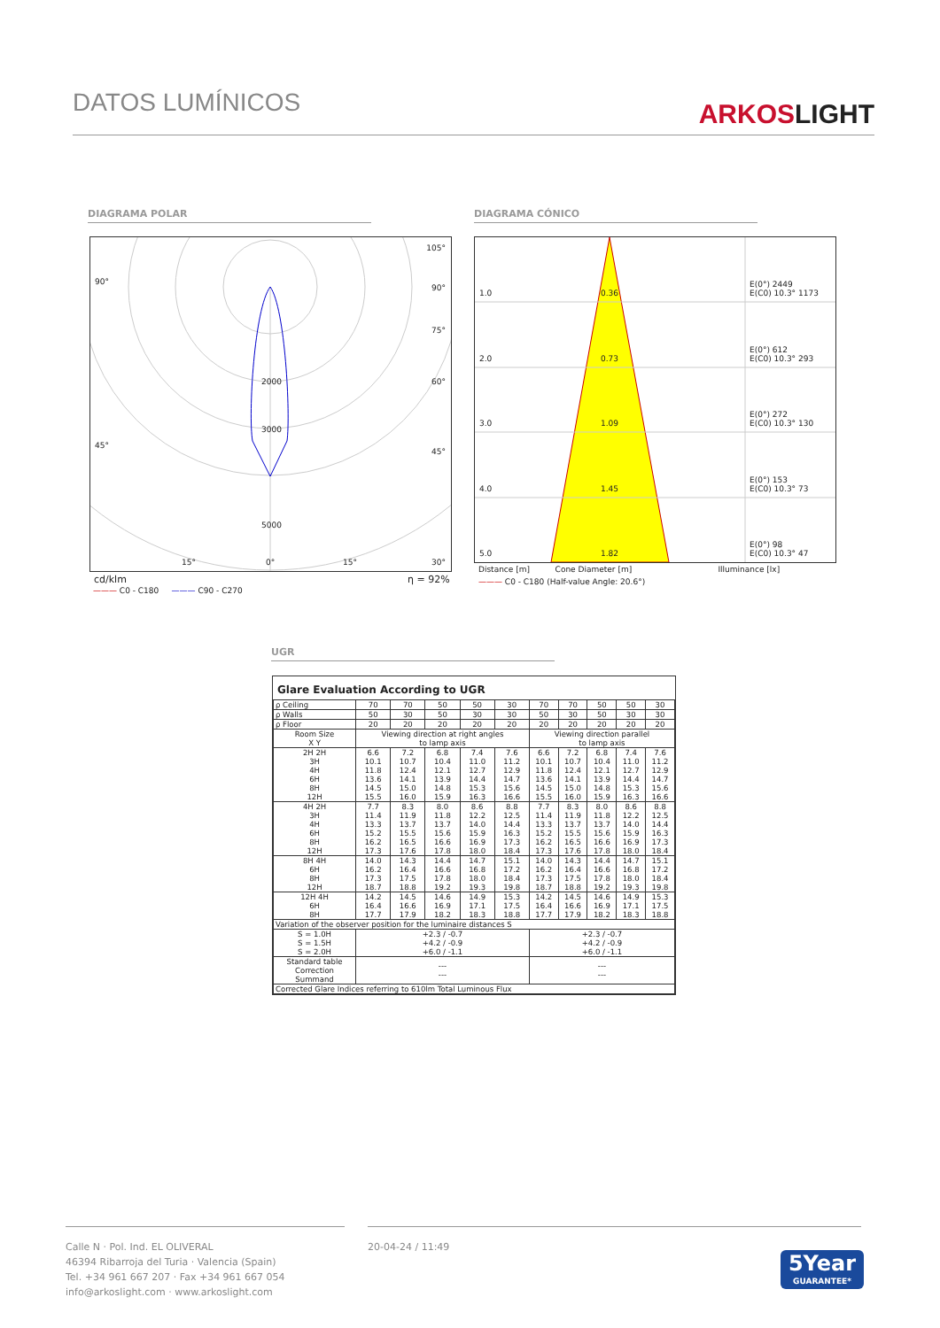DATOS LUMÍNICOS
ARKOSLIGHT
DIAGRAMA POLAR DIAGRAMA CÓNICO
90°
105°
90°
75°
60°
45°
45°
2000
3000
5000
15° 0° 15° 30°
cd/klm η = 92%
——— C0 - C180 ——— C90 - C270
1.0 0.36
E(0°) 2449
E(C0) 10.3° 1173
2.0 0.73
E(0°) 612
E(C0) 10.3° 293
3.0 1.09
E(0°) 272
E(C0) 10.3° 130
4.0 1.45
E(0°) 153
E(C0) 10.3° 73
5.0 1.82
E(0°) 98
E(C0) 10.3° 47
Distance [m] Cone Diameter [m] Illuminance [lx]
——— C0 - C180 (Half-value Angle: 20.6°)
UGR
Glare Evaluation According to UGR
| ρ Ceiling | 70 | 70 | 50 | 50 | 30 | 70 | 70 | 50 | 50 | 30 |
| ρ Walls | 50 | 30 | 50 | 30 | 30 | 50 | 30 | 50 | 30 | 30 |
| ρ Floor | 20 | 20 | 20 | 20 | 20 | 20 | 20 | 20 | 20 | 20 |
| Room Size X Y | Viewing direction at right angles to lamp axis | | | | | Viewing direction parallel to lamp axis | | | | |
| 2H 2H 3H 4H 6H 8H 12H | 6.6 10.1 11.8 13.6 14.5 15.5 | 7.2 10.7 12.4 14.1 15.0 16.0 | 6.8 10.4 12.1 13.9 14.8 15.9 | 7.4 11.0 12.7 14.4 15.3 16.3 | 7.6 11.2 12.9 14.7 15.6 16.6 | 6.6 10.1 11.8 13.6 14.5 15.5 | 7.2 10.7 12.4 14.1 15.0 16.0 | 6.8 10.4 12.1 13.9 14.8 15.9 | 7.4 11.0 12.7 14.4 15.3 16.3 | 7.6 11.2 12.9 14.7 15.6 16.6 |
| 4H 2H 3H 4H 6H 8H 12H | 7.7 11.4 13.3 15.2 16.2 17.3 | 8.3 11.9 13.7 15.5 16.5 17.6 | 8.0 11.8 13.7 15.6 16.6 17.8 | 8.6 12.2 14.0 15.9 16.9 18.0 | 8.8 12.5 14.4 16.3 17.3 18.4 | 7.7 11.4 13.3 15.2 16.2 17.3 | 8.3 11.9 13.7 15.5 16.5 17.6 | 8.0 11.8 13.7 15.6 16.6 17.8 | 8.6 12.2 14.0 15.9 16.9 18.0 | 8.8 12.5 14.4 16.3 17.3 18.4 |
| 8H 4H 6H 8H 12H | 14.0 16.2 17.3 18.7 | 14.3 16.4 17.5 18.8 | 14.4 16.6 17.8 19.2 | 14.7 16.8 18.0 19.3 | 15.1 17.2 18.4 19.8 | 14.0 16.2 17.3 18.7 | 14.3 16.4 17.5 18.8 | 14.4 16.6 17.8 19.2 | 14.7 16.8 18.0 19.3 | 15.1 17.2 18.4 19.8 |
| 12H 4H 6H 8H | 14.2 16.4 17.7 | 14.5 16.6 17.9 | 14.6 16.9 18.2 | 14.9 17.1 18.3 | 15.3 17.5 18.8 | 14.2 16.4 17.7 | 14.5 16.6 17.9 | 14.6 16.9 18.2 | 14.9 17.1 18.3 | 15.3 17.5 18.8 |
| Variation of the observer position for the luminaire distances S | | | | | | | | | | |
| S = 1.0H S = 1.5H S = 2.0H | +2.3 / -0.7 +4.2 / -0.9 +6.0 / -1.1 | | | | | +2.3 / -0.7 +4.2 / -0.9 +6.0 / -1.1 | | | | |
| Standard table Correction Summand | --- --- | | | | | --- --- | | | | |
| Corrected Glare Indices referring to 610lm Total Luminous Flux | | | | | | | | | | |
Calle N · Pol. Ind. EL OLIVERAL
46394 Ribarroja del Turia · Valencia (Spain)
Tel. +34 961 667 207 · Fax +34 961 667 054
info@arkoslight.com · www.arkoslight.com
20-04-24 / 11:49
5Year
GUARANTEE*